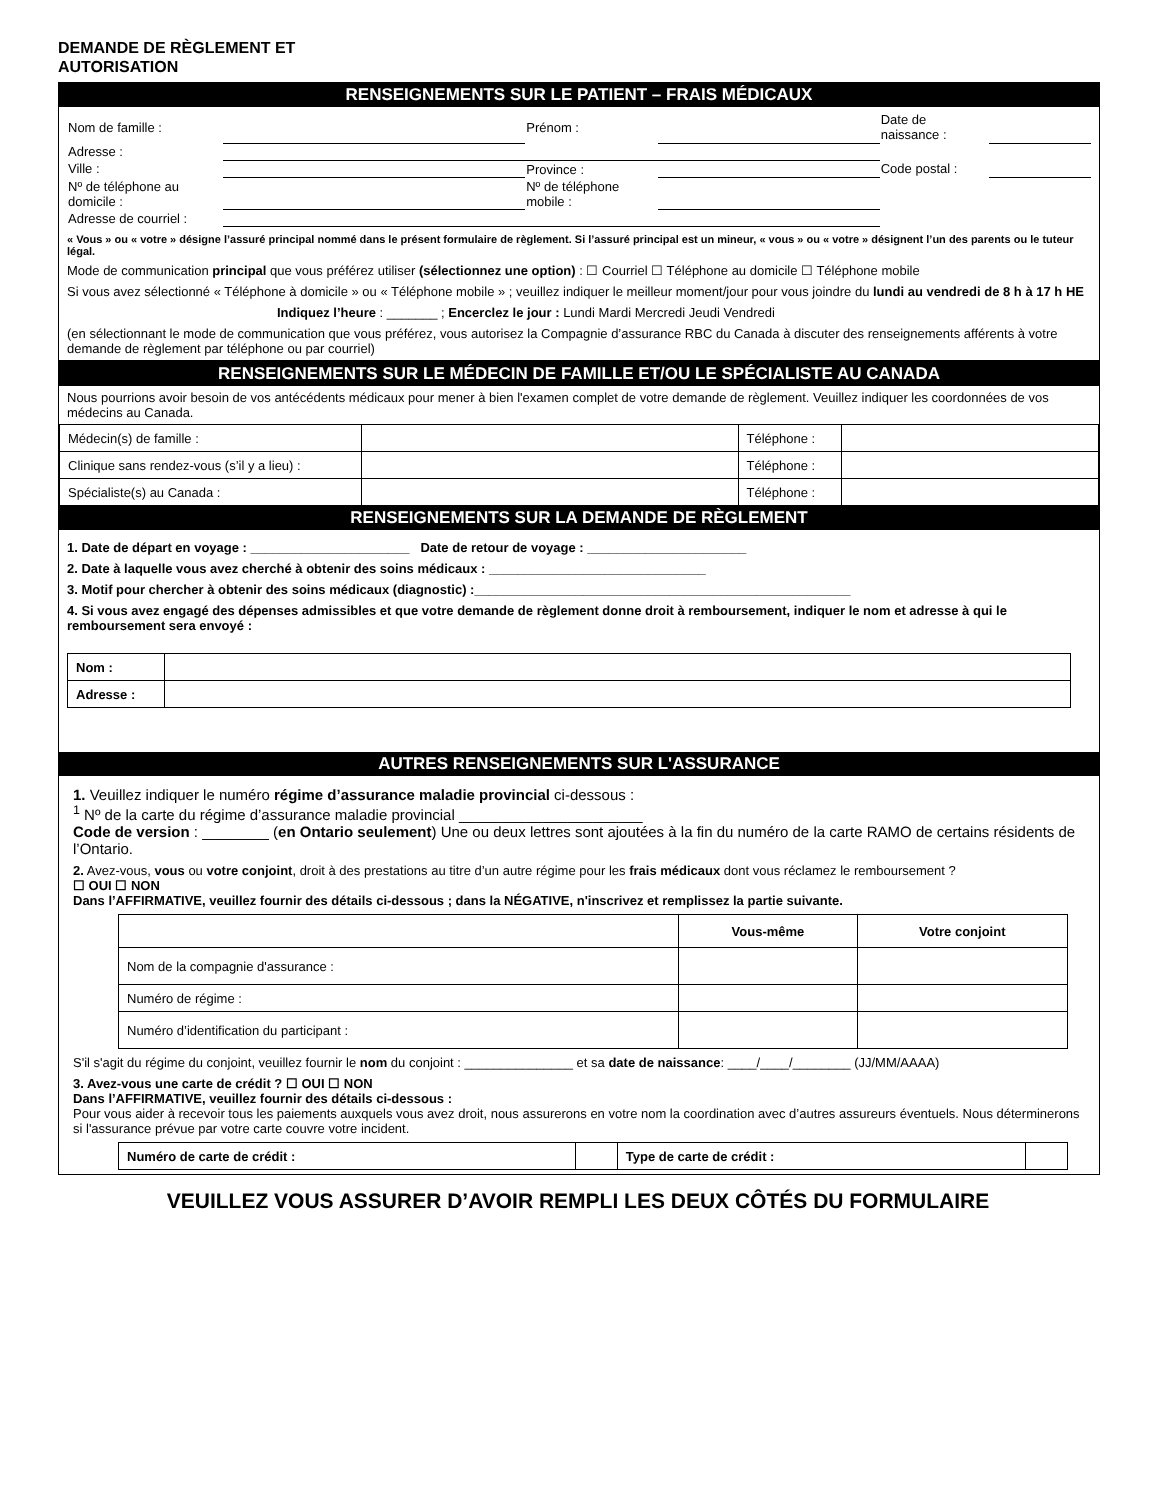DEMANDE DE RÈGLEMENT ET
AUTORISATION
RENSEIGNEMENTS SUR LE PATIENT – FRAIS MÉDICAUX
| Nom de famille : | | Prénom : | | Date de naissance : | |
| Adresse : | | | | | |
| Ville : | | Province : | | Code postal : | |
| Nº de téléphone au domicile : | | Nº de téléphone mobile : | | | |
| Adresse de courriel : | | | | | |
« Vous » ou « votre » désigne l’assuré principal nommé dans le présent formulaire de règlement. Si l’assuré principal est un mineur, « vous » ou « votre » désignent l’un des parents ou le tuteur légal.
Mode de communication principal que vous préférez utiliser (sélectionnez une option) : ☐ Courriel ☐ Téléphone au domicile ☐ Téléphone mobile
Si vous avez sélectionné « Téléphone à domicile » ou « Téléphone mobile » ; veuillez indiquer le meilleur moment/jour pour vous joindre du lundi au vendredi de 8 h à 17 h HE
Indiquez l’heure : _______ ; Encerclez le jour : Lundi Mardi Mercredi Jeudi Vendredi
(en sélectionnant le mode de communication que vous préférez, vous autorisez la Compagnie d’assurance RBC du Canada à discuter des renseignements afférents à votre demande de règlement par téléphone ou par courriel)
RENSEIGNEMENTS SUR LE MÉDECIN DE FAMILLE ET/OU LE SPÉCIALISTE AU CANADA
Nous pourrions avoir besoin de vos antécédents médicaux pour mener à bien l'examen complet de votre demande de règlement. Veuillez indiquer les coordonnées de vos médecins au Canada.
| Médecin(s) de famille : | | Téléphone : | |
| Clinique sans rendez-vous (s’il y a lieu) : | | Téléphone : | |
| Spécialiste(s) au Canada : | | Téléphone : | |
RENSEIGNEMENTS SUR LA DEMANDE DE RÈGLEMENT
1. Date de départ en voyage : ______________________ Date de retour de voyage : ______________________
2. Date à laquelle vous avez cherché à obtenir des soins médicaux : ______________________________
3. Motif pour chercher à obtenir des soins médicaux (diagnostic) :____________________________________________________
4. Si vous avez engagé des dépenses admissibles et que votre demande de règlement donne droit à remboursement, indiquer le nom et adresse à qui le remboursement sera envoyé :
| Nom : | |
| Adresse : | |
AUTRES RENSEIGNEMENTS SUR L'ASSURANCE
1. Veuillez indiquer le numéro régime d’assurance maladie provincial ci-dessous :
<sup>1</sup> Nº de la carte du régime d’assurance maladie provincial ______________________
Code de version : ________ (en Ontario seulement) Une ou deux lettres sont ajoutées à la fin du numéro de la carte RAMO de certains résidents de l’Ontario.
2. Avez-vous, vous ou votre conjoint, droit à des prestations au titre d’un autre régime pour les frais médicaux dont vous réclamez le remboursement ?
☐ OUI ☐ NON
Dans l’AFFIRMATIVE, veuillez fournir des détails ci-dessous ; dans la NÉGATIVE, n'inscrivez et remplissez la partie suivante.
| | Vous-même | Votre conjoint |
| --- | --- | --- |
| Nom de la compagnie d'assurance : | | |
| Numéro de régime : | | |
| Numéro d’identification du participant : | | |
S'il s'agit du régime du conjoint, veuillez fournir le nom du conjoint : _______________ et sa date de naissance: ____/____/________ (JJ/MM/AAAA)
3. Avez-vous une carte de crédit ? ☐ OUI ☐ NON
Dans l’AFFIRMATIVE, veuillez fournir des détails ci-dessous :
Pour vous aider à recevoir tous les paiements auxquels vous avez droit, nous assurerons en votre nom la coordination avec d’autres assureurs éventuels. Nous déterminerons si l'assurance prévue par votre carte couvre votre incident.
| Numéro de carte de crédit : | | Type de carte de crédit : | |
VEUILLEZ VOUS ASSURER D’AVOIR REMPLI LES DEUX CÔTÉS DU FORMULAIRE